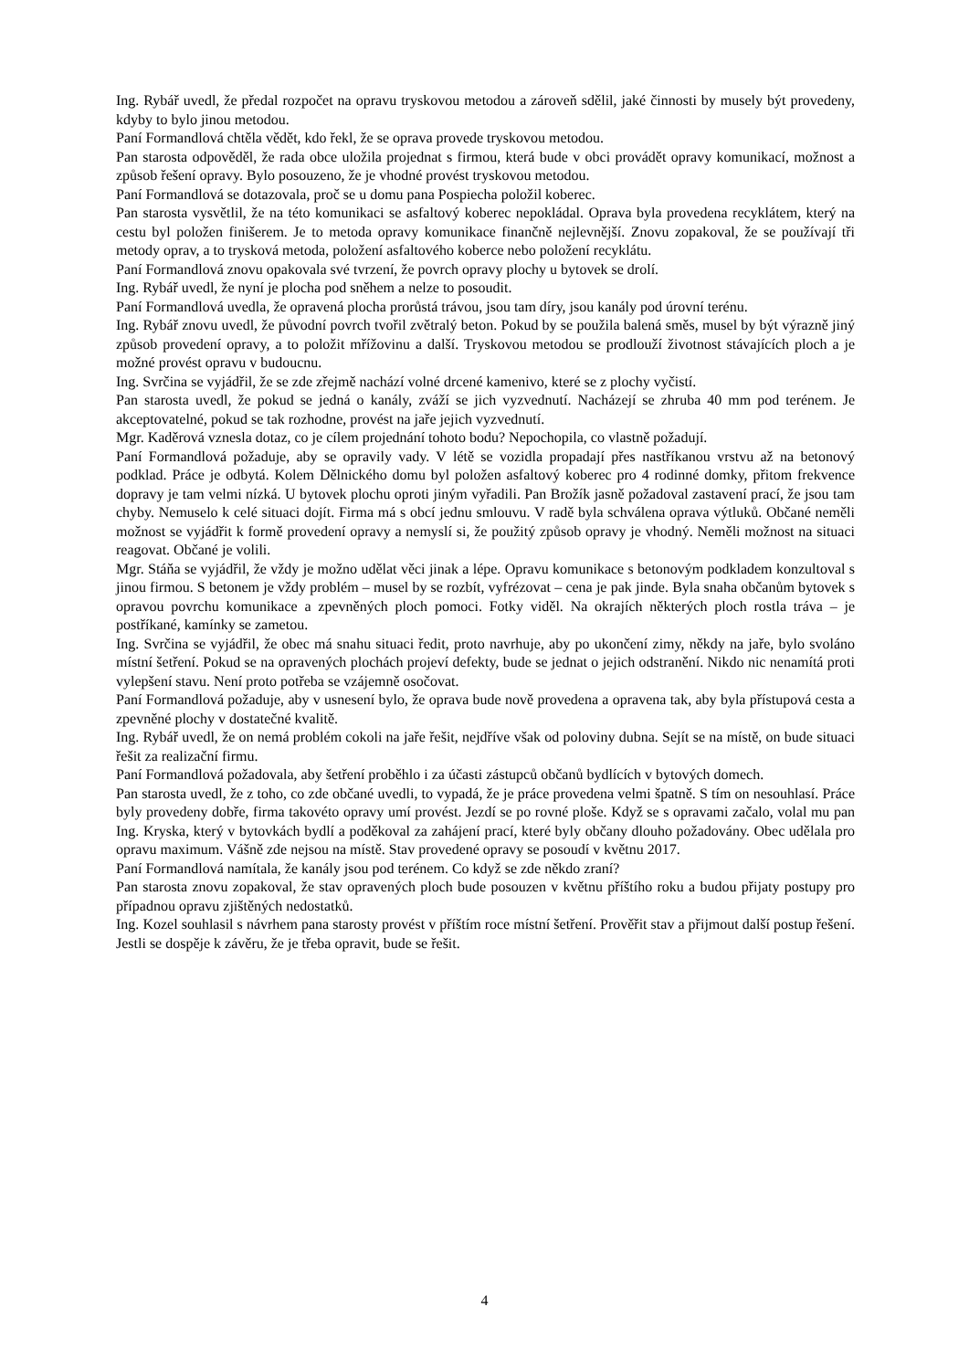Ing. Rybář uvedl, že předal rozpočet na opravu tryskovou metodou a zároveň sdělil, jaké činnosti by musely být provedeny, kdyby to bylo jinou metodou.
Paní Formandlová chtěla vědět, kdo řekl, že se oprava provede tryskovou metodou.
Pan starosta odpověděl, že rada obce uložila projednat s firmou, která bude v obci provádět opravy komunikací, možnost a způsob řešení opravy. Bylo posouzeno, že je vhodné provést tryskovou metodou.
Paní Formandlová se dotazovala, proč se u domu pana Pospiecha položil koberec.
Pan starosta vysvětlil, že na této komunikaci se asfaltový koberec nepokládal. Oprava byla provedena recyklátem, který na cestu byl položen finišerem. Je to metoda opravy komunikace finančně nejlevnější. Znovu zopakoval, že se používají tři metody oprav, a to trysková metoda, položení asfaltového koberce nebo položení recyklátu.
Paní Formandlová znovu opakovala své tvrzení, že povrch opravy plochy u bytovek se drolí.
Ing. Rybář uvedl, že nyní je plocha pod sněhem a nelze to posoudit.
Paní Formandlová uvedla, že opravená plocha prorůstá trávou, jsou tam díry, jsou kanály pod úrovní terénu.
Ing. Rybář znovu uvedl, že původní povrch tvořil zvětralý beton. Pokud by se použila balená směs, musel by být výrazně jiný způsob provedení opravy, a to položit mřížovinu a další. Tryskovou metodou se prodlouží životnost stávajících ploch a je možné provést opravu v budoucnu.
Ing. Svrčina se vyjádřil, že se zde zřejmě nachází volné drcené kamenivo, které se z plochy vyčistí.
Pan starosta uvedl, že pokud se jedná o kanály, zváží se jich vyzvednutí. Nacházejí se zhruba 40 mm pod terénem. Je akceptovatelné, pokud se tak rozhodne, provést na jaře jejich vyzvednutí.
Mgr. Kaděrová vznesla dotaz, co je cílem projednání tohoto bodu? Nepochopila, co vlastně požadují.
Paní Formandlová požaduje, aby se opravily vady. V létě se vozidla propadají přes nastříkanou vrstvu až na betonový podklad. Práce je odbytá. Kolem Dělnického domu byl položen asfaltový koberec pro 4 rodinné domky, přitom frekvence dopravy je tam velmi nízká. U bytovek plochu oproti jiným vyřadili. Pan Brožík jasně požadoval zastavení prací, že jsou tam chyby. Nemuselo k celé situaci dojít. Firma má s obcí jednu smlouvu. V radě byla schválena oprava výtluků. Občané neměli možnost se vyjádřit k formě provedení opravy a nemyslí si, že použitý způsob opravy je vhodný. Neměli možnost na situaci reagovat. Občané je volili.
Mgr. Stáňa se vyjádřil, že vždy je možno udělat věci jinak a lépe. Opravu komunikace s betonovým podkladem konzultoval s jinou firmou. S betonem je vždy problém – musel by se rozbít, vyfrézovat – cena je pak jinde. Byla snaha občanům bytovek s opravou povrchu komunikace a zpevněných ploch pomoci. Fotky viděl. Na okrajích některých ploch rostla tráva – je postříkané, kamínky se zametou.
Ing. Svrčina se vyjádřil, že obec má snahu situaci ředit, proto navrhuje, aby po ukončení zimy, někdy na jaře, bylo svoláno místní šetření. Pokud se na opravených plochách projeví defekty, bude se jednat o jejich odstranění. Nikdo nic nenamítá proti vylepšení stavu. Není proto potřeba se vzájemně osočovat.
Paní Formandlová požaduje, aby v usnesení bylo, že oprava bude nově provedena a opravena tak, aby byla přístupová cesta a zpevněné plochy v dostatečné kvalitě.
Ing. Rybář uvedl, že on nemá problém cokoli na jaře řešit, nejdříve však od poloviny dubna. Sejít se na místě, on bude situaci řešit za realizační firmu.
Paní Formandlová požadovala, aby šetření proběhlo i za účasti zástupců občanů bydlících v bytových domech.
Pan starosta uvedl, že z toho, co zde občané uvedli, to vypadá, že je práce provedena velmi špatně. S tím on nesouhlasí. Práce byly provedeny dobře, firma takovéto opravy umí provést. Jezdí se po rovné ploše. Když se s opravami začalo, volal mu pan Ing. Kryska, který v bytovkách bydlí a poděkoval za zahájení prací, které byly občany dlouho požadovány. Obec udělala pro opravu maximum. Vášně zde nejsou na místě. Stav provedené opravy se posoudí v květnu 2017.
Paní Formandlová namítala, že kanály jsou pod terénem. Co když se zde někdo zraní?
Pan starosta znovu zopakoval, že stav opravených ploch bude posouzen v květnu příštího roku a budou přijaty postupy pro případnou opravu zjištěných nedostatků.
Ing. Kozel souhlasil s návrhem pana starosty provést v příštím roce místní šetření. Prověřit stav a přijmout další postup řešení. Jestli se dospěje k závěru, že je třeba opravit, bude se řešit.
4